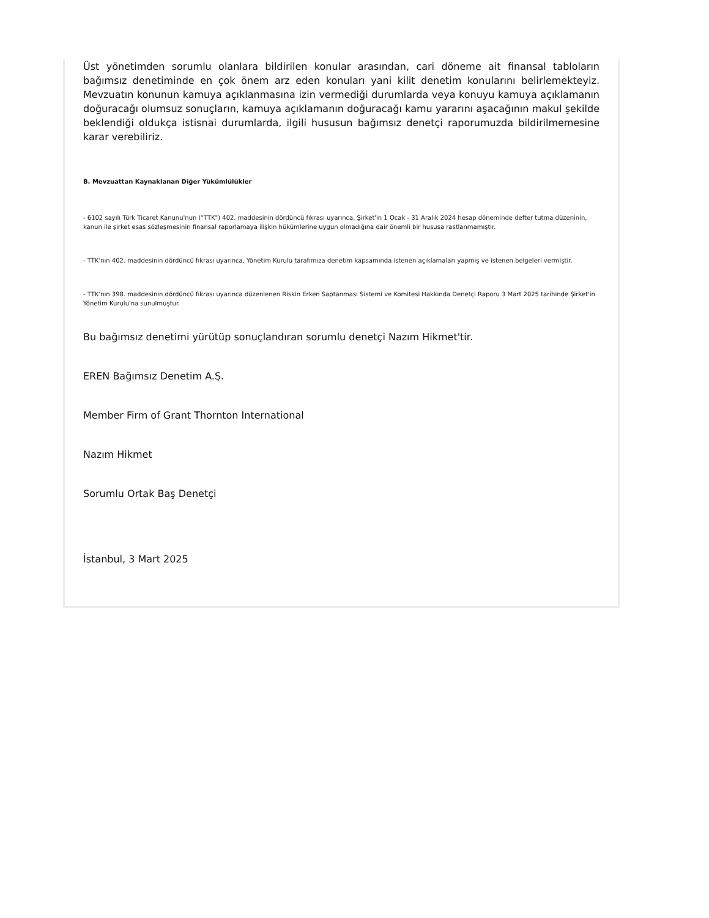Üst yönetimden sorumlu olanlara bildirilen konular arasından, cari döneme ait finansal tabloların bağımsız denetiminde en çok önem arz eden konuları yani kilit denetim konularını belirlemekteyiz. Mevzuatın konunun kamuya açıklanmasına izin vermediği durumlarda veya konuyu kamuya açıklamanın doğuracağı olumsuz sonuçların, kamuya açıklamanın doğuracağı kamu yararını aşacağının makul şekilde beklendiği oldukça istisnai durumlarda, ilgili hususun bağımsız denetçi raporumuzda bildirilmemesine karar verebiliriz.
B. Mevzuattan Kaynaklanan Diğer Yükümlülükler
- 6102 sayılı Türk Ticaret Kanunu'nun ("TTK") 402. maddesinin dördüncü fıkrası uyarınca, Şirket'in 1 Ocak - 31 Aralık 2024 hesap döneminde defter tutma düzeninin, kanun ile şirket esas sözleşmesinin finansal raporlamaya ilişkin hükümlerine uygun olmadığına dair önemli bir hususa rastlanmamıştır.
- TTK'nın 402. maddesinin dördüncü fıkrası uyarınca, Yönetim Kurulu tarafımıza denetim kapsamında istenen açıklamaları yapmış ve istenen belgeleri vermiştir.
- TTK'nın 398. maddesinin dördüncü fıkrası uyarınca düzenlenen Riskin Erken Saptanması Sistemi ve Komitesi Hakkında Denetçi Raporu 3 Mart 2025 tarihinde Şirket'in Yönetim Kurulu'na sunulmuştur.
Bu bağımsız denetimi yürütüp sonuçlandıran sorumlu denetçi Nazım Hikmet'tir.
EREN Bağımsız Denetim A.Ş.
Member Firm of Grant Thornton International
Nazım Hikmet
Sorumlu Ortak Baş Denetçi
İstanbul, 3 Mart 2025